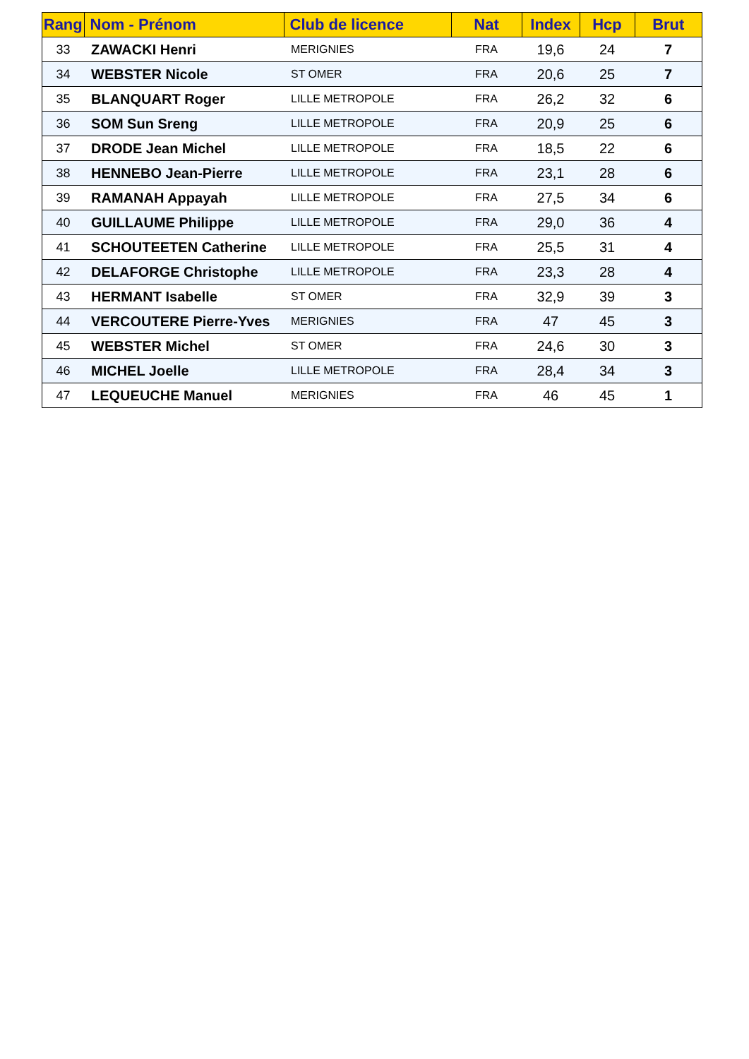| Rang | Nom - Prénom | Club de licence | Nat | Index | Hcp | Brut |
| --- | --- | --- | --- | --- | --- | --- |
| 33 | ZAWACKI Henri | MERIGNIES | FRA | 19,6 | 24 | 7 |
| 34 | WEBSTER Nicole | ST OMER | FRA | 20,6 | 25 | 7 |
| 35 | BLANQUART Roger | LILLE METROPOLE | FRA | 26,2 | 32 | 6 |
| 36 | SOM Sun Sreng | LILLE METROPOLE | FRA | 20,9 | 25 | 6 |
| 37 | DRODE Jean Michel | LILLE METROPOLE | FRA | 18,5 | 22 | 6 |
| 38 | HENNEBO Jean-Pierre | LILLE METROPOLE | FRA | 23,1 | 28 | 6 |
| 39 | RAMANAH Appayah | LILLE METROPOLE | FRA | 27,5 | 34 | 6 |
| 40 | GUILLAUME Philippe | LILLE METROPOLE | FRA | 29,0 | 36 | 4 |
| 41 | SCHOUTEETEN Catherine | LILLE METROPOLE | FRA | 25,5 | 31 | 4 |
| 42 | DELAFORGE Christophe | LILLE METROPOLE | FRA | 23,3 | 28 | 4 |
| 43 | HERMANT Isabelle | ST OMER | FRA | 32,9 | 39 | 3 |
| 44 | VERCOUTERE Pierre-Yves | MERIGNIES | FRA | 47 | 45 | 3 |
| 45 | WEBSTER Michel | ST OMER | FRA | 24,6 | 30 | 3 |
| 46 | MICHEL Joelle | LILLE METROPOLE | FRA | 28,4 | 34 | 3 |
| 47 | LEQUEUCHE Manuel | MERIGNIES | FRA | 46 | 45 | 1 |